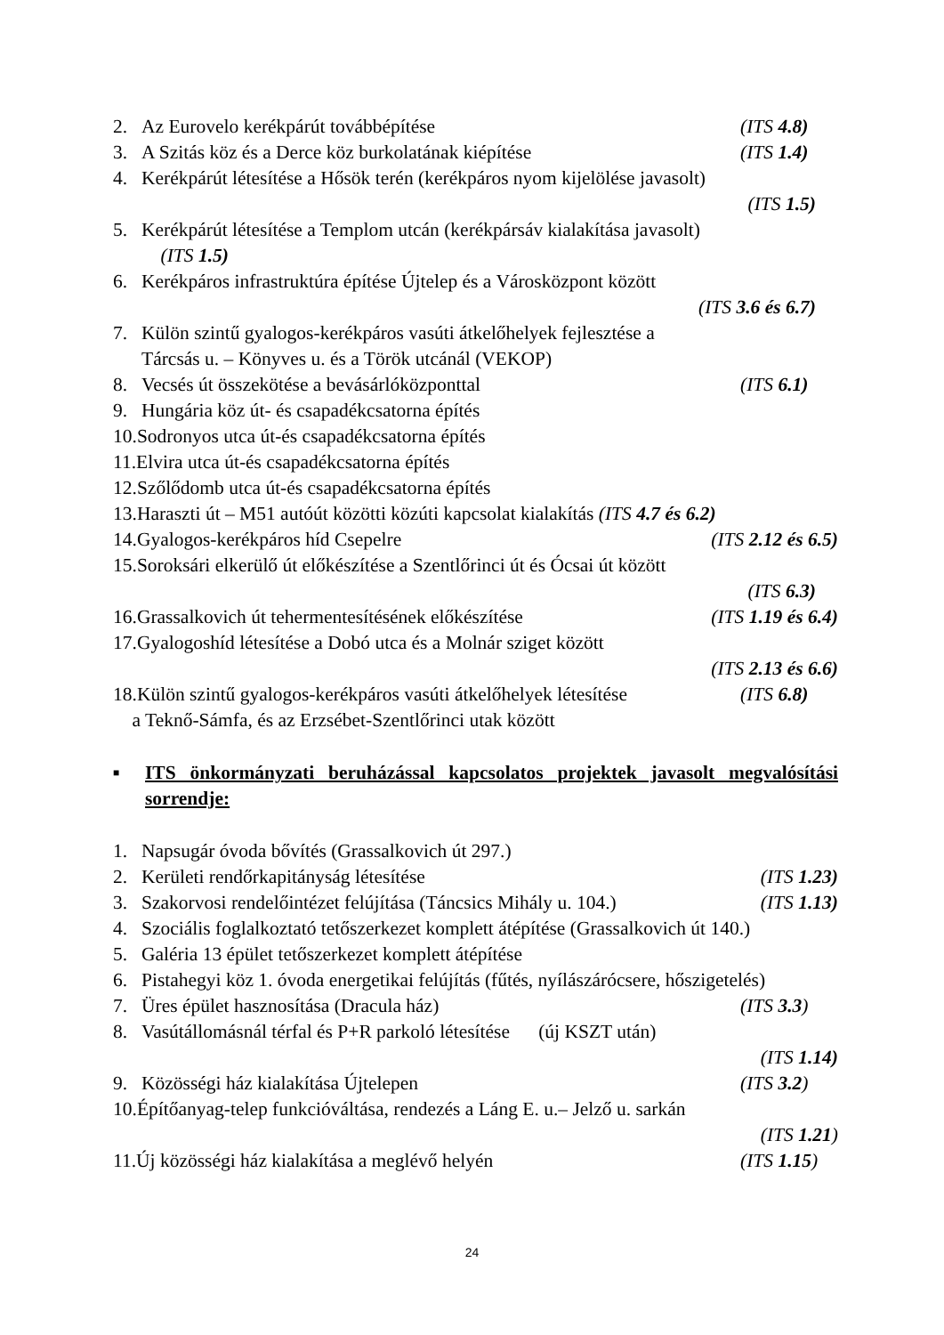2. Az Eurovelo kerékpárút továbbépítése (ITS 4.8)
3. A Szitás köz és a Derce köz burkolatának kiépítése (ITS 1.4)
4. Kerékpárút létesítése a Hősök terén (kerékpáros nyom kijelölése javasolt)
(ITS 1.5)
5. Kerékpárút létesítése a Templom utcán (kerékpársáv kialakítása javasolt)
(ITS 1.5)
6. Kerékpáros infrastruktúra építése Újtelep és a Városközpont között
(ITS 3.6 és 6.7)
7. Külön szintű gyalogos-kerékpáros vasúti átkelőhelyek fejlesztése a
Tárcsás u. – Könyves u. és a Török utcánál (VEKOP)
8. Vecsés út összekötése a bevásárlóközponttal (ITS 6.1)
9. Hungária köz út- és csapadékcsatorna építés
10.Sodronyos utca út-és csapadékcsatorna építés
11.Elvira utca út-és csapadékcsatorna építés
12.Szőlődomb utca út-és csapadékcsatorna építés
13.Haraszti út – M51 autóút közötti közúti kapcsolat kialakítás (ITS 4.7 és 6.2)
14.Gyalogos-kerékpáros híd Csepelre (ITS 2.12 és 6.5)
15.Soroksári elkerülő út előkészítése a Szentlőrinci út és Ócsai út között
(ITS 6.3)
16.Grassalkovich út tehermentesítésének előkészítése (ITS 1.19 és 6.4)
17.Gyalogoshíd létesítése a Dobó utca és a Molnár sziget között
(ITS 2.13 és 6.6)
18.Külön szintű gyalogos-kerékpáros vasúti átkelőhelyek létesítése (ITS 6.8)
a Teknő-Sámfa, és az Erzsébet-Szentlőrinci utak között
■ ITS önkormányzati beruházással kapcsolatos projektek javasolt megvalósítási sorrendje:
1. Napsugár óvoda bővítés (Grassalkovich út 297.)
2. Kerületi rendőrkapitányság létesítése (ITS 1.23)
3. Szakorvosi rendelőintézet felújítása (Táncsics Mihály u. 104.) (ITS 1.13)
4. Szociális foglalkoztató tetőszerkezet komplett átépítése (Grassalkovich út 140.)
5. Galéria 13 épület tetőszerkezet komplett átépítése
6. Pistahegyi köz 1. óvoda energetikai felújítás (fűtés, nyílászárócsere, hőszigetelés)
7. Üres épület hasznosítása (Dracula ház) (ITS 3.3)
8. Vasútállomásnál térfal és P+R parkoló létesítése (új KSZT után)
(ITS 1.14)
9. Közösségi ház kialakítása Újtelepen (ITS 3.2)
10.Építőanyag-telep funkcióváltása, rendezés a Láng E. u.– Jelző u. sarkán
(ITS 1.21)
11.Új közösségi ház kialakítása a meglévő helyén (ITS 1.15)
24